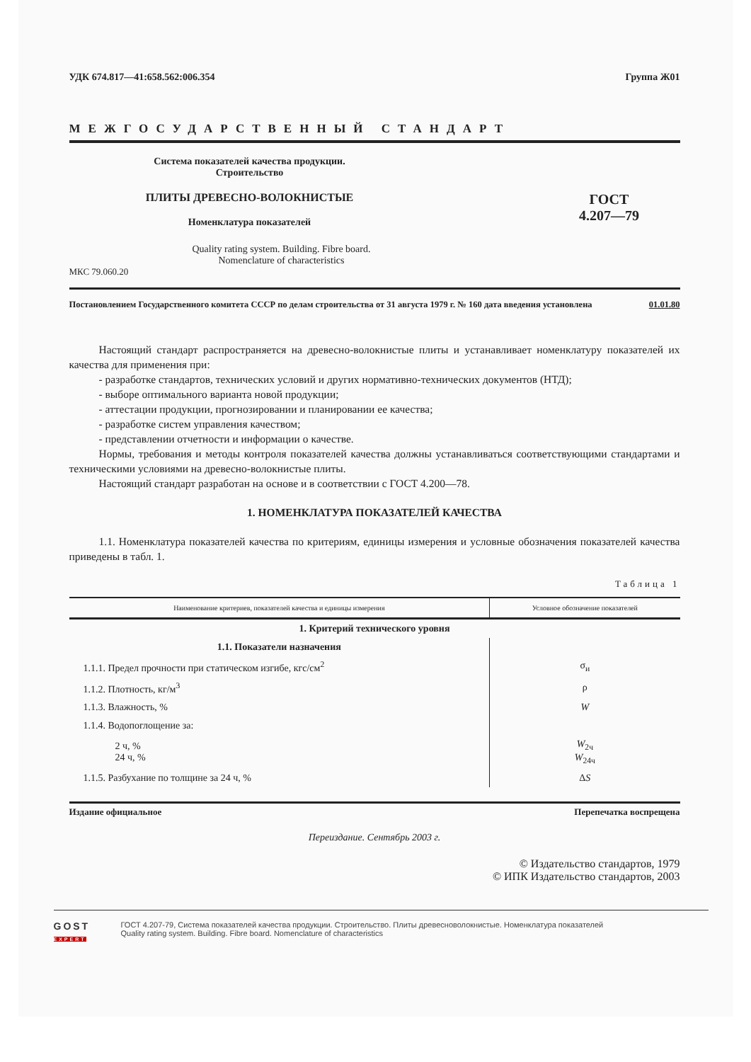УДК 674.817—41:658.562:006.354 Группа Ж01
МЕЖГОСУДАРСТВЕННЫЙ СТАНДАРТ
Система показателей качества продукции.
Строительство
ПЛИТЫ ДРЕВЕСНО-ВОЛОКНИСТЫЕ
Номенклатура показателей
Quality rating system. Building. Fibre board.
Nomenclature of characteristics
ГОСТ
4.207—79
МКС 79.060.20
Постановлением Государственного комитета СССР по делам строительства от 31 августа 1979 г. № 160 дата введения установлена 01.01.80
Настоящий стандарт распространяется на древесно-волокнистые плиты и устанавливает номенклатуру показателей их качества для применения при:
- разработке стандартов, технических условий и других нормативно-технических документов (НТД);
- выборе оптимального варианта новой продукции;
- аттестации продукции, прогнозировании и планировании ее качества;
- разработке систем управления качеством;
- представлении отчетности и информации о качестве.
Нормы, требования и методы контроля показателей качества должны устанавливаться соответствующими стандартами и техническими условиями на древесно-волокнистые плиты.
Настоящий стандарт разработан на основе и в соответствии с ГОСТ 4.200—78.
1. НОМЕНКЛАТУРА ПОКАЗАТЕЛЕЙ КАЧЕСТВА
1.1. Номенклатура показателей качества по критериям, единицы измерения и условные обозначения показателей качества приведены в табл. 1.
Таблица 1
| Наименование критериев, показателей качества и единицы измерения | Условное обозначение показателей |
| --- | --- |
| 1. Критерий технического уровня | |
| 1.1. Показатели назначения | |
| 1.1.1. Предел прочности при статическом изгибе, кгс/см<sup>2</sup> | σ<sub>и</sub> |
| 1.1.2. Плотность, кг/м<sup>3</sup> | ρ |
| 1.1.3. Влажность, % | W |
| 1.1.4. Водопоглощение за: | |
| 2 ч, % 24 ч, % | W<sub>2ч</sub> W<sub>24ч</sub> |
| 1.1.5. Разбухание по толщине за 24 ч, % | Δ S |
Издание официальное Перепечатка воспрещена
Переиздание. Сентябрь 2003 г.
© Издательство стандартов, 1979
© ИПК Издательство стандартов, 2003
GOST
EXPERT
ГОСТ 4.207-79, Система показателей качества продукции. Строительство. Плиты древесноволокнистые. Номенклатура показателей
Quality rating system. Building. Fibre board. Nomenclature of characteristics